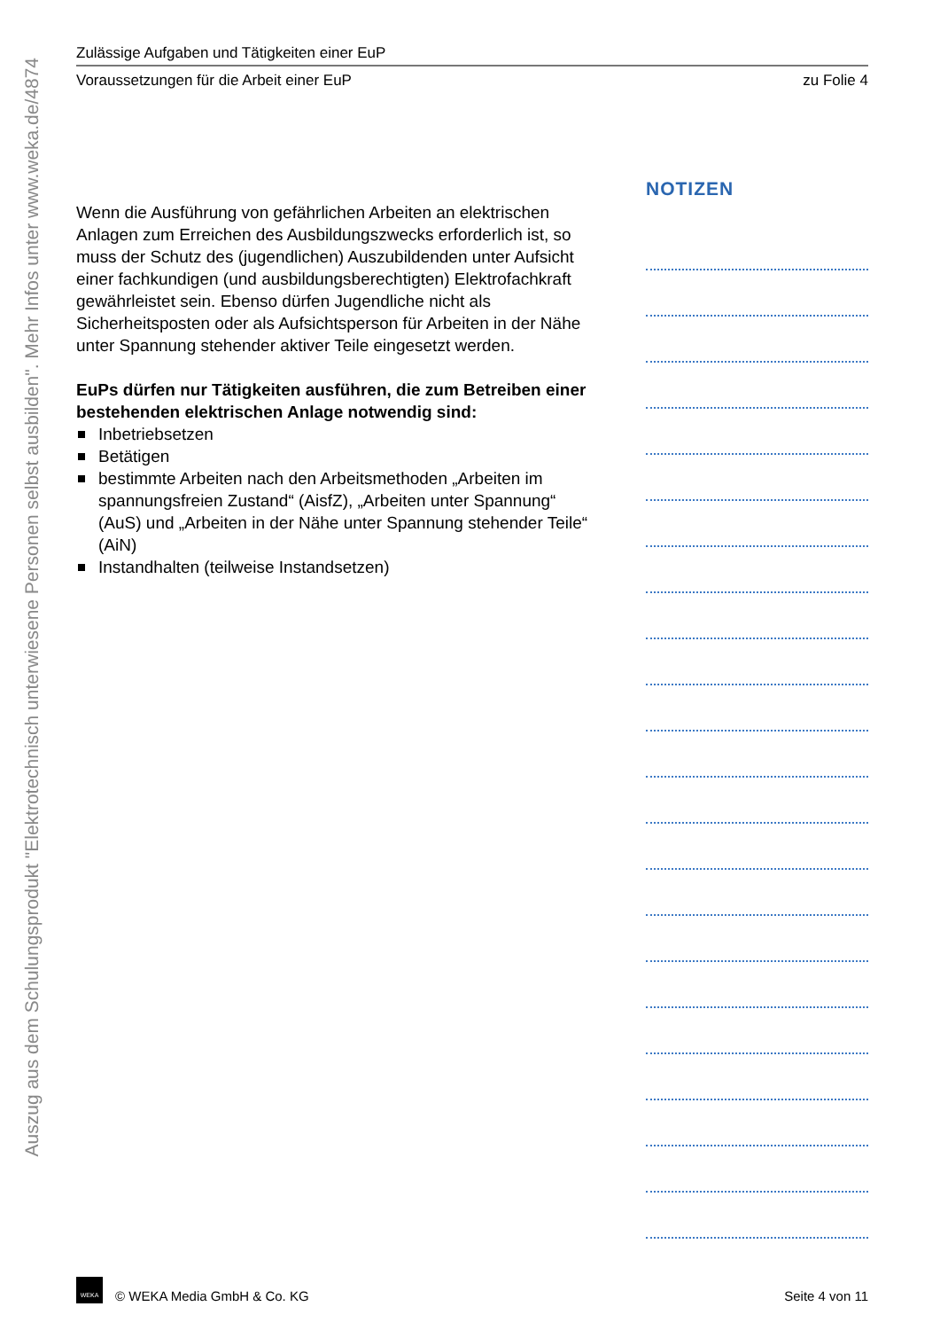Auszug aus dem Schulungsprodukt "Elektrotechnisch unterwiesene Personen selbst ausbilden". Mehr Infos unter www.weka.de/4874
Zulässige Aufgaben und Tätigkeiten einer EuP
Voraussetzungen für die Arbeit einer EuP zu Folie 4
Wenn die Ausführung von gefährlichen Arbeiten an elektrischen Anlagen zum Erreichen des Ausbildungszwecks erforderlich ist, so muss der Schutz des (jugendlichen) Auszubildenden unter Aufsicht einer fachkundigen (und ausbildungsberechtigten) Elektrofachkraft gewährleistet sein. Ebenso dürfen Jugendliche nicht als Sicherheitsposten oder als Aufsichtsperson für Arbeiten in der Nähe unter Spannung stehender aktiver Teile eingesetzt werden.
EuPs dürfen nur Tätigkeiten ausführen, die zum Betreiben einer bestehenden elektrischen Anlage notwendig sind:
Inbetriebsetzen
Betätigen
bestimmte Arbeiten nach den Arbeitsmethoden „Arbeiten im spannungsfreien Zustand“ (AisfZ), „Arbeiten unter Spannung“ (AuS) und „Arbeiten in der Nähe unter Spannung stehender Teile“ (AiN)
Instandhalten (teilweise Instandsetzen)
NOTIZEN
WEKA © WEKA Media GmbH & Co. KG Seite 4 von 11